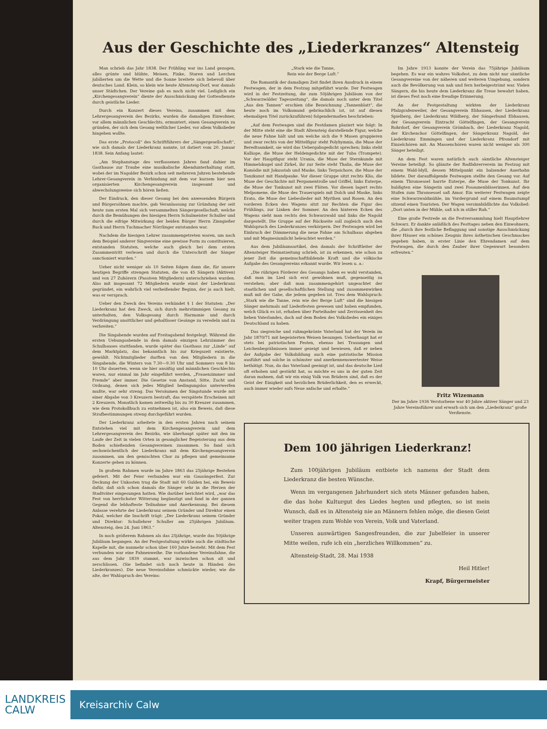Aus der Geschichte des „Liederkranzes“ Altensteig
Man schrieb das Jahr 1838. Der Frühling war ins Land gezogen, alles grünte und blühte, Meisen, Finke, Staren und Lerchen jubilierten um die Wette und die Sonne breitete sich liebevoll über deutsches Land. Klein, so klein wie heute Altensteig-Dorf, war damals unser Städtchen. Der Vereine gab es noch nicht viel. Lediglich ein „Kirchengesangverein“ diente der Ausschmückung der Gottesdienste durch geistliche Lieder.
Durch ein Konzert dieses Vereins, zusammen mit dem Lehrergesangverein des Bezirks, wurden die damaligen Einwohner, vor allem männlichen Geschlechts, ermuntert, einen Gesangverein zu gründen, der sich dem Gesang weltlicher Lieder, vor allem Volkslieder hingeben wollte.
Das erste „Protocoll“ des Schriftführers der „Sängergesellschaft“, wie sich damals der Liederkranz nannte, ist datiert vom 20. Januar 1838. Sein Anfang lautet:
„Am Stephanstage des verflossenen Jahres fand dahier im Gasthause zur Traube eine musikalische Abendunterhaltung statt, wobei der im Nagolder Bezirk schon seit mehreren Jahren bestehende Lehrer-Gesangverein in Verbindung mit dem vor kurzem hier neu organisierten Kirchengesangverein insgesamt und abwechslungsweise sich hören ließen.
Der Eindruck, den dieser Gesang bei den anwesenden Bürgern und Bürgersöhnen machte, gab Veranlassung zur Gründung der seit heute zum ersten Mal sich versammelten Sängergesellschaft, welche durch die Bemühungen des hiesigen Herrn Schulmeister Schuller und durch die eifrige Mitwirkung der beiden Bürger Herrn Zinngießer Buck und Herrn Tuchmacher Nörrlinger entstanden war.
Nachdem die hiesigen Lehrer zusammengetreten waren, um nach dem Beispiel anderer Singvereine eine gewisse Form zu constituieren, entstanden Statuten, welche auch gleich bei dem ersten Zusammentritt verlesen und durch die Unterschrift der Sänger sanctioniert wurden.“
Ueber nicht weniger als 10 Seiten folgen dann die, für unsere heutigen Begriffe strengen Statuten, die von 45 Sängern (Aktiven) und von 27 Zuhörern (Passiven Mitgliedern) unterschrieben wurden. Also mit insgesamt 72 Mitgliedern wurde einst der Liederkranz gegründet, ein wahrlich viel verheißender Beginn, der ja auch hielt, was er versprach.
Ueber den Zweck des Vereins verkündet § 1 der Statuten: „Der Liederkranz hat den Zweck, sich durch mehrstimmigen Gesang zu unterhalten, den Volksgesang durch Harmonie und durch Verdrängung unsittlicher und gehaltloser Gesänge zu veredeln und zu verbreiten.“
Die Singabende wurden auf Freitagabend festgelegt. Während die ersten Uebungsabende in dem damals einzigen Lehrzimmer des Schulhauses stattfanden, wurde später das Gasthaus zur „Linde“ auf dem Marktplatz, das bekanntlich bis zur Kriegszeit existierte, gewählt. Nichtmitglieder durften von den Mitgliedern in die Singabende, die Winters von 7.30—9.30 Uhr und Sommers von 8 bis 10 Uhr dauerten, wenn sie hier ansäßig und männlichen Geschlechts waren, nur einmal im Jahr eingeführt werden, „Frauenzimmer und Fremde“ aber immer. Die Gesetze von Anstand, Sitte, Zucht und Ordnung, denen sich jedes Mitglied bedingungslos unterwerfen mußte, war sehr streng. Das Versäumen der Singstunde wurde mit einer Abgabe von 3 Kreuzern bestraft, das verspätete Erscheinen mit 2 Kreuzern. Monatlich kamen zeitweilig bis zu 30 Kreuzer zusammen, wie dem Protokollbuch zu entnehmen ist, also ein Beweis, daß diese Strafbestimmungen streng durchgeführt wurden.
Der Liederkranz arbeitete in den ersten Jahren nach seinem Entstehen viel mit dem Kirchengesangverein und dem Lehrergesangverein des Bezirks, wie überhaupt später mit den im Laufe der Zeit in vielen Orten in gesanglicher Begeisterung aus dem Boden schießenden Gesangvereinen zusammen. So fand sich sechswöchentlich der Liederkranz mit dem Kirchengesangverein zusammen, um den gemischten Chor zu pflegen und gemeinsame Konzerte geben zu können.
In großem Rahmen wurde im Jahre 1863 das 25jährige Bestehen gefeiert. Mit der Feier verbunden war ein Gausängerfest. Zur Deckung der Unkosten trug die Stadt mit 60 Gulden bei, ein Beweis dafür, daß sich schon damals die Sänger sehr in die Herzen der Stadtväter eingesungen hatten. Wie darüber berichtet wird, „war das Fest von herrlichster Witterung begünstigt und fand in der ganzen Gegend die lebhafteste Teilnahme und Anerkennung. Bei diesem Anlasse verehrte der Liederkranz seinem Gründer und Direktor einen Pokal, welcher die Inschrift trägt: „Der Liederkranz seinem Gründer und Direktor: Schullehrer Schuller am 25jährigen Jubiläum. Altensteig, den 24. Juni 1863.“
In noch größerem Rahmen als das 25jährige, wurde das 50jährige Jubiläum begangen. An der Festgestaltung wirkte auch die städtische Kapelle mit, die nunmehr schon über 160 Jahre besteht. Mit dem Fest verbunden war eine Fahnenweihe. Die vorhandene Vereinsfahne, die aus dem Jahr 1839 stammt, war inzwischen schon alt und zerschlissen. (Sie befindet sich noch heute in Händen des Liederkranzes). Die neue Vereinsfahne schmückte wieder, wie die alte, der Wahlspruch des Vereins:
„Stark wie die Tanne,
Rein wie der Berge Luft.“
Die Romantik der damaligen Zeit findet ihren Ausdruck in einem Festwagen, der in dem Festzug mitgeführt wurde. Der Festwagen wird in der Festzeitung, die zum 50jährigen Jubiläum von der „Schwarzwälder Tageszeitung“, die damals noch unter dem Titel „Aus den Tannen“ erschien (die Bezeichnung „Tannenblatt“, die heute noch im Volksmund gebräuchlich ist, ist auf diesen ehemaligen Titel zurückzuführen) folgendermaßen beschrieben:
„Auf dem Festwagen sind die Festdamen plaziert wie folgt: In der Mitte steht eine die Stadt Altensteig darstellende Figur, welche die neue Fahne hält und um welche sich die 9 Musen gruppieren und zwar rechts von der Mittelfigur steht Polyhymnia, die Muse der Beredtsamkeit, sie wird das Uebergabsgedicht sprechen; links steht Kalliope, die Muse der Heldengedichte mit der Tuba (Trompete). Vor der Hauptfigur steht Urania, die Muse der Sternkunde mit Himmelskugel und Zirkel, ihr zur Seite steht Thalia, die Muse der Komödie mit Jokusstab und Maske, links Terpsichore, die Muse der Tanzkunst mit Handpauke. Vor dieser Gruppe sitzt rechts Klio, die Muse der Geschichte mit Pergamentrolle und Griffel, links Euterpe, die Muse der Tonkunst mit zwei Flöten. Vor diesen lagert rechts Melpomene, die Muse des Trauerspiels mit Dolch und Maske, links Erato, die Muse der Liebeslieder mit Myrthen und Rosen. An den vorderen Ecken des Wagens sitzt zur Rechten die Figur des Frühlings, zur Linken der Sommer. An den hinteren Ecken des Wagens sieht man rechts den Schwarzwald und links die Nagold dargestellt. Die Gruppe auf der Rückseite soll zugleich auch den Wahlspruch des Liederkranzes verkörpern. Der Festwagen wird bei Einbruch der Dämmerung die neue Fahne am Schulhaus abgeben und mit Magnesiumlicht beleuchtet werden.“
Aus dem Jubiläumsartikel, den damals der Schriftleiter der Altensteiger Heimatzeitung schrieb, ist zu erkennen, wie schon zu jener Zeit die gemeinschaftbildende Kraft und die völkische Aufgabe des Gesangvereins erkannt wurde. Wir lesen u. a.:
„Die rührigen Förderer des Gesangs haben es wohl verstanden, daß man im Lied sich erst gewöhnen muß, gegenseitig zu verstehen; aber daß man zusammengehört ungeachtet der staatlichen und gesellschaftlichen Stellung und zusammenwirken muß mit der Gabe, die jedem gegeben ist. Treu dem Wahlspruch: „Stark wie die Tanne, rein wie der Berge Luft“ sind die hiesigen Sänger mehrmals auf Liederfesten gewesen und haben empfunden, welch Glück es ist, erhaben über Parteihader und Zerrissenheit des lieben Vaterlandes, doch auf dem Boden des Volksliedes ein einiges Deutschland zu haben.
Das siegreiche und ruhmgekrönte Vaterland hat der Verein im Jahr 1870/71 mit begeisterten Weisen besungen. Ueberhaupt hat er stets bei patriotischen Festen, ebenso bei Trauungen und Leichenbegräbnissen immer gezeigt und bewiesen, daß er neben der Aufgabe der Volksbildung auch eine patriotische Mission ausführt und solche in schönster und anerkennenswertester Weise bethätigt. Nun, da das Vaterland geeinigt ist, und das deutsche Lied oft erhoben und gestärkt hat, so möchte es uns in der guten Zeit daran mahnen, daß wir ein einig Volk von Brüdern sind, daß es der Geist der Einigkeit und herzlichen Brüderlichkeit, den es erweckt, auch immer wieder aufs Neue anfache und erhalte.“
Im Jahre 1913 konnte der Verein das 75jährige Jubiläum begehen. Es war ein wahres Volksfest, zu dem nicht nur sämtliche Gesangvereine von der näheren und weiteren Umgebung, sondern auch die Bevölkerung von nah und fern herbeigeströmt war. Vielen Sängern, die bis heute dem Liederkranz die Treue bewahrt haben, ist dieses Fest noch eine freudige Erinnerung.
An der Festgestaltung wirkten der Liederkranz Pfalzgrafenweiler, der Gesangverein Ebhausen, der Liederkranz Spielberg, der Liederkranz Wildberg, der Sängerbund Ebhausen, der Gesangverein Eintracht Göttelfingen, der Gesangverein Rohrdorf, der Gesangverein Grömbach, der Liederkranz Nagold, der Kirchenchor Göttelfingen, der Sängerkranz Nagold, der Liederkranz Emmingen und der Liederkranz Pfrondorf mit Einzelchören mit. An Massenchören waren nicht weniger als 300 Sänger beteiligt.
An dem Fest waren natürlich auch sämtliche Altensteiger Vereine beteiligt. So glänzte der Radfahrerverein im Festzug mit einem Wald-Idyll, dessen Mittelpunkt ein balzender Auerhahn bildete. Der darauffolgende Festwagen stellte den Gesang vor. Auf einem Thronsessel harrte Euterpe, die Muse der Tonkunst. Ihr huldigten eine Sängerin und zwei Posaunenbläserinnen. Auf den Stufen zum Thronsessel saß Amor. Ein weiterer Festwagen zeigte eine Schwarzwaldmühle, im Vordergrund auf einem Baumstumpf sitzend einen Touristen. Der Wagen versinnbildlichte das Volkslied: „Dort unten in der Mühle, saß ich in stiller Ruh.“
Eine große Festrede an die Festversammlung hielt Hauptlehrer Schwarz. Er dankte anläßlich des Festtages neben den Einwohnern, die „durch ihre festliche Beflaggung und sonstige Ausschmückung ihrer Häuser ein schönes Zeugnis ihres ästhetischen Geschmackes gegeben haben, in erster Linie den Ehrendamen auf dem Festwagen, die durch den Zauber ihrer Gegenwart besonders erfreuten.“
Fritz Wizemann
Der im Jahre 1936 Verstorbene war 40 Jahre aktiver Sänger und 23 Jahre Vereinsführer und erwarb sich um den „Liederkranz“ große Verdienste.
Dem 100 jährigen Liederkranz!
Zum 100jährigen Jubiläum entbiete ich namens der Stadt dem Liederkranz die besten Wünsche.
Wenn im vergangenen Jahrhundert sich stets Männer gefunden haben, die das hohe Kulturgut des Liedes hegten und pflegten, so ist mein Wunsch, daß es in Altensteig nie an Männern fehlen möge, die diesen Geist weiter tragen zum Wohle von Verein, Volk und Vaterland.
Unseren auswärtigen Sangesfreunden, die zur Jubelfeier in unserer Mitte weilen, rufe ich ein „herzliches Willkommen“ zu.
Altensteig-Stadt, 28. Mai 1938
Heil Hitler!
Krapf, Bürgermeister
LANDKREIS
CALW
Kreisarchiv Calw